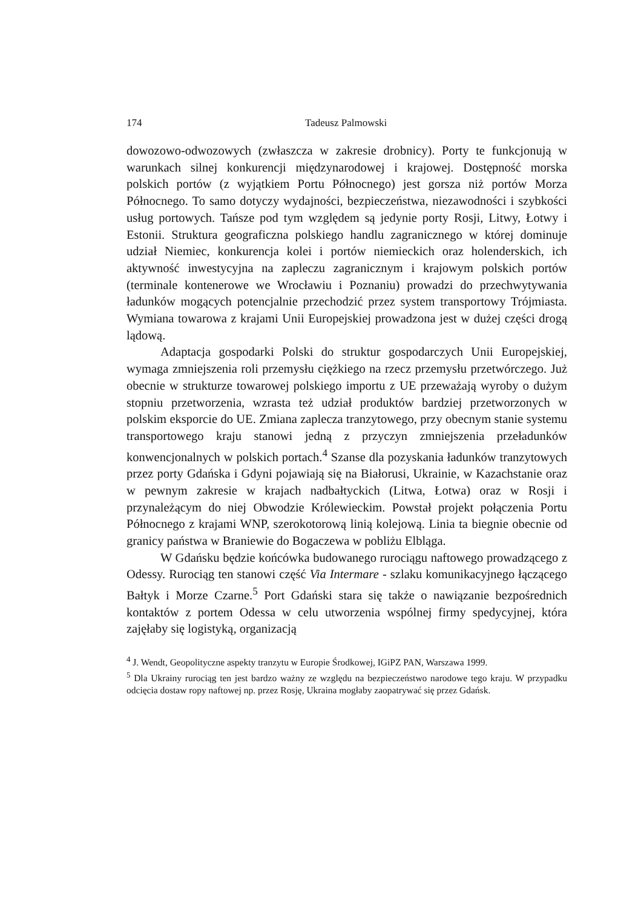174 Tadeusz Palmowski
dowozowo-odwozowych (zwłaszcza w zakresie drobnicy). Porty te funkcjonują w warunkach silnej konkurencji międzynarodowej i krajowej. Dostępność morska polskich portów (z wyjątkiem Portu Północnego) jest gorsza niż portów Morza Północnego. To samo dotyczy wydajności, bezpieczeństwa, niezawodności i szybkości usług portowych. Tańsze pod tym względem są jedynie porty Rosji, Litwy, Łotwy i Estonii. Struktura geograficzna polskiego handlu zagranicznego w której dominuje udział Niemiec, konkurencja kolei i portów niemieckich oraz holenderskich, ich aktywność inwestycyjna na zapleczu zagranicznym i krajowym polskich portów (terminale kontenerowe we Wrocławiu i Poznaniu) prowadzi do przechwytywania ładunków mogących potencjalnie przechodzić przez system transportowy Trójmiasta. Wymiana towarowa z krajami Unii Europejskiej prowadzona jest w dużej części drogą lądową.
Adaptacja gospodarki Polski do struktur gospodarczych Unii Europejskiej, wymaga zmniejszenia roli przemysłu ciężkiego na rzecz przemysłu przetwórczego. Już obecnie w strukturze towarowej polskiego importu z UE przeważają wyroby o dużym stopniu przetworzenia, wzrasta też udział produktów bardziej przetworzonych w polskim eksporcie do UE. Zmiana zaplecza tranzytowego, przy obecnym stanie systemu transportowego kraju stanowi jedną z przyczyn zmniejszenia przeładunków konwencjonalnych w polskich portach.<sup>4</sup> Szanse dla pozyskania ładunków tranzytowych przez porty Gdańska i Gdyni pojawiają się na Białorusi, Ukrainie, w Kazachstanie oraz w pewnym zakresie w krajach nadbałtyckich (Litwa, Łotwa) oraz w Rosji i przynależącym do niej Obwodzie Królewieckim. Powstał projekt połączenia Portu Północnego z krajami WNP, szerokotorową linią kolejową. Linia ta biegnie obecnie od granicy państwa w Braniewie do Bogaczewa w pobliżu Elbląga.
W Gdańsku będzie końcówka budowanego rurociągu naftowego prowadzącego z Odessy. Rurociąg ten stanowi część Via Intermare - szlaku komunikacyjnego łączącego Bałtyk i Morze Czarne.<sup>5</sup> Port Gdański stara się także o nawiązanie bezpośrednich kontaktów z portem Odessa w celu utworzenia wspólnej firmy spedycyjnej, która zajęłaby się logistyką, organizacją
<sup>4</sup> J. Wendt, Geopolityczne aspekty tranzytu w Europie Środkowej, IGiPZ PAN, Warszawa 1999.
<sup>5</sup> Dla Ukrainy rurociąg ten jest bardzo ważny ze względu na bezpieczeństwo narodowe tego kraju. W przypadku odcięcia dostaw ropy naftowej np. przez Rosję, Ukraina mogłaby zaopatrywać się przez Gdańsk.